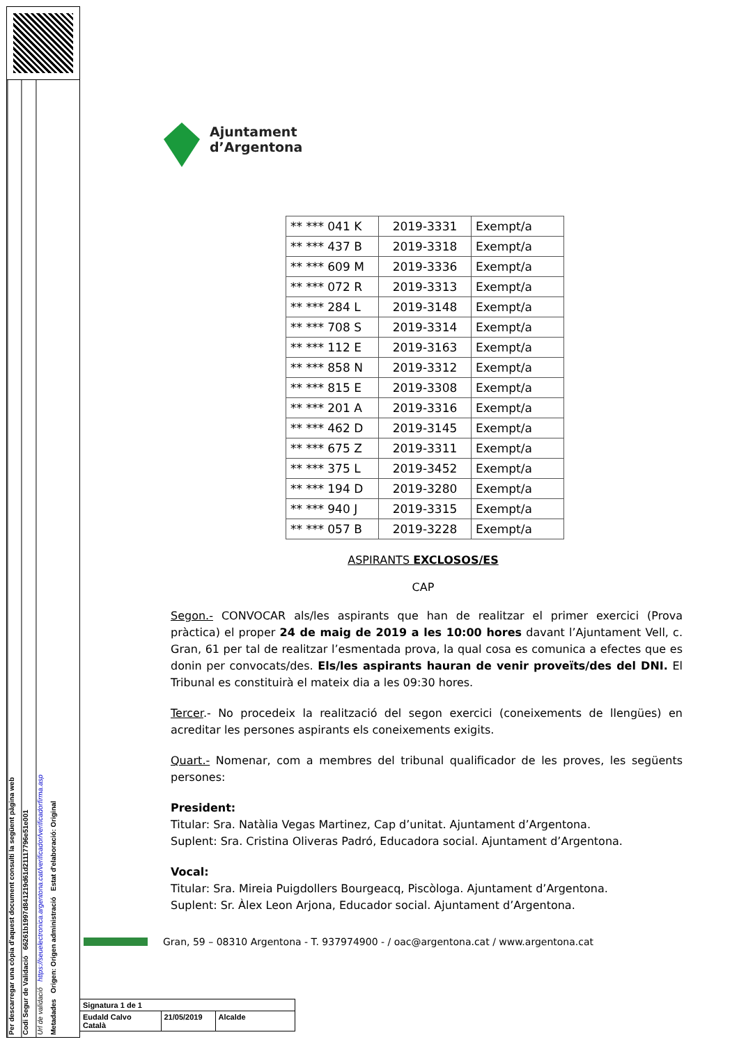Per descarregar una còpia d'aquest document consulti la següent pàgina web
Codi Segur de Validació 66261b1997d841219d61d21117796e51e001
Url de validació https://seuelectronica.argentona.cat/verificador/verificadorfirma.asp
Metadades Origen: Origen administració Estat d'elaboració: Original
Ajuntament
d’Argentona
| ** *** 041 K | 2019-3331 | Exempt/a |
| ** *** 437 B | 2019-3318 | Exempt/a |
| ** *** 609 M | 2019-3336 | Exempt/a |
| ** *** 072 R | 2019-3313 | Exempt/a |
| ** *** 284 L | 2019-3148 | Exempt/a |
| ** *** 708 S | 2019-3314 | Exempt/a |
| ** *** 112 E | 2019-3163 | Exempt/a |
| ** *** 858 N | 2019-3312 | Exempt/a |
| ** *** 815 E | 2019-3308 | Exempt/a |
| ** *** 201 A | 2019-3316 | Exempt/a |
| ** *** 462 D | 2019-3145 | Exempt/a |
| ** *** 675 Z | 2019-3311 | Exempt/a |
| ** *** 375 L | 2019-3452 | Exempt/a |
| ** *** 194 D | 2019-3280 | Exempt/a |
| ** *** 940 J | 2019-3315 | Exempt/a |
| ** *** 057 B | 2019-3228 | Exempt/a |
ASPIRANTS EXCLOSOS/ES
CAP
Segon.- CONVOCAR als/les aspirants que han de realitzar el primer exercici (Prova pràctica) el proper 24 de maig de 2019 a les 10:00 hores davant l’Ajuntament Vell, c. Gran, 61 per tal de realitzar l’esmentada prova, la qual cosa es comunica a efectes que es donin per convocats/des. Els/les aspirants hauran de venir proveïts/des del DNI. El Tribunal es constituirà el mateix dia a les 09:30 hores.
Tercer.- No procedeix la realització del segon exercici (coneixements de llengües) en acreditar les persones aspirants els coneixements exigits.
Quart.- Nomenar, com a membres del tribunal qualificador de les proves, les següents persones:
President:
Titular: Sra. Natàlia Vegas Martinez, Cap d’unitat. Ajuntament d’Argentona.
Suplent: Sra. Cristina Oliveras Padró, Educadora social. Ajuntament d’Argentona.
Vocal:
Titular: Sra. Mireia Puigdollers Bourgeacq, Piscòloga. Ajuntament d’Argentona.
Suplent: Sr. Àlex Leon Arjona, Educador social. Ajuntament d’Argentona.
Gran, 59 – 08310 Argentona - T. 937974900 - / oac@argentona.cat / www.argentona.cat
| Signatura 1 de 1 | | |
| Eudald Calvo Català | 21/05/2019 | Alcalde |